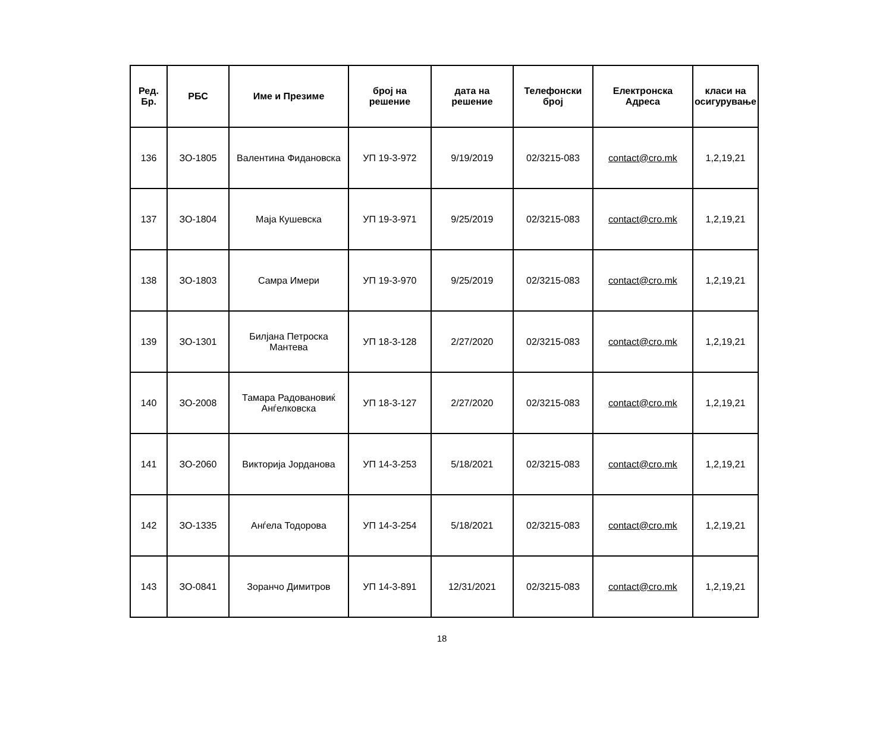| Ред. Бр. | РБС | Име и Презиме | број на решение | дата на решение | Телефонски број | Електронска Адреса | класи на осигурување |
| --- | --- | --- | --- | --- | --- | --- | --- |
| 136 | ЗО-1805 | Валентина Фидановска | УП 19-3-972 | 9/19/2019 | 02/3215-083 | contact@cro.mk | 1,2,19,21 |
| 137 | ЗО-1804 | Маја Кушевска | УП 19-3-971 | 9/25/2019 | 02/3215-083 | contact@cro.mk | 1,2,19,21 |
| 138 | ЗО-1803 | Самра Имери | УП 19-3-970 | 9/25/2019 | 02/3215-083 | contact@cro.mk | 1,2,19,21 |
| 139 | ЗО-1301 | Билјана Петроска Мантева | УП 18-3-128 | 2/27/2020 | 02/3215-083 | contact@cro.mk | 1,2,19,21 |
| 140 | ЗО-2008 | Тамара Радовановиќ Анѓелковска | УП 18-3-127 | 2/27/2020 | 02/3215-083 | contact@cro.mk | 1,2,19,21 |
| 141 | ЗО-2060 | Викторија Јорданова | УП 14-3-253 | 5/18/2021 | 02/3215-083 | contact@cro.mk | 1,2,19,21 |
| 142 | ЗО-1335 | Анѓела Тодорова | УП 14-3-254 | 5/18/2021 | 02/3215-083 | contact@cro.mk | 1,2,19,21 |
| 143 | ЗО-0841 | Зоранчо Димитров | УП 14-3-891 | 12/31/2021 | 02/3215-083 | contact@cro.mk | 1,2,19,21 |
18